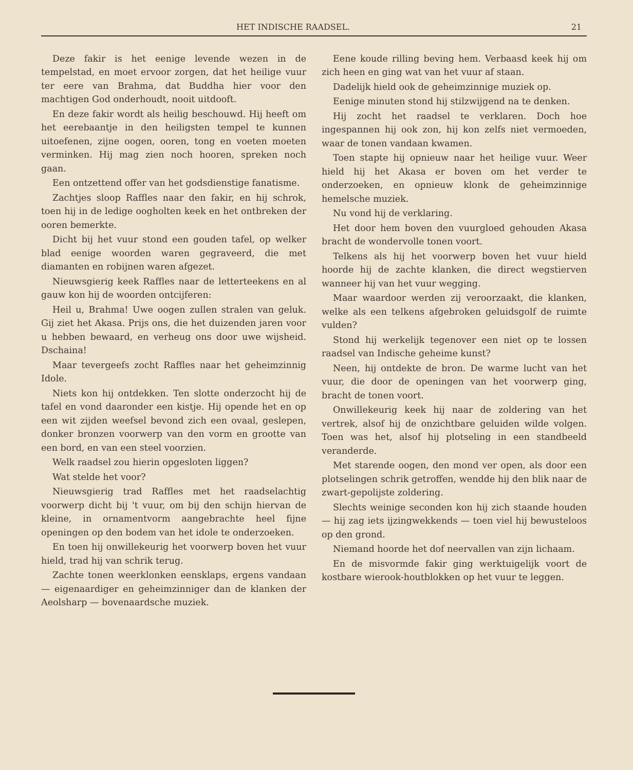HET INDISCHE RAADSEL. 21
Deze fakir is het eenige levende wezen in de tempelstad, en moet ervoor zorgen, dat het heilige vuur ter eere van Brahma, dat Buddha hier voor den machtigen God onderhoudt, nooit uitdooft.
En deze fakir wordt als heilig beschouwd. Hij heeft om het eerebaantje in den heiligsten tempel te kunnen uitoefenen, zijne oogen, ooren, tong en voeten moeten verminken. Hij mag zien noch hooren, spreken noch gaan.
Een ontzettend offer van het godsdienstige fanatisme.
Zachtjes sloop Raffles naar den fakir, en hij schrok, toen hij in de ledige oogholten keek en het ontbreken der ooren bemerkte.
Dicht bij het vuur stond een gouden tafel, op welker blad eenige woorden waren gegraveerd, die met diamanten en robijnen waren afgezet.
Nieuwsgierig keek Raffles naar de letterteekens en al gauw kon hij de woorden ontcijferen:
Heil u, Brahma! Uwe oogen zullen stralen van geluk. Gij ziet het Akasa. Prijs ons, die het duizenden jaren voor u hebben bewaard, en verheug ons door uwe wijsheid. Dschaina!
Maar tevergeefs zocht Raffles naar het geheimzinnig Idole.
Niets kon hij ontdekken. Ten slotte onderzocht hij de tafel en vond daaronder een kistje. Hij opende het en op een wit zijden weefsel bevond zich een ovaal, geslepen, donker bronzen voorwerp van den vorm en grootte van een bord, en van een steel voorzien.
Welk raadsel zou hierin opgesloten liggen?
Wat stelde het voor?
Nieuwsgierig trad Raffles met het raadselachtig voorwerp dicht bij 't vuur, om bij den schijn hiervan de kleine, in ornamentvorm aangebrachte heel fijne openingen op den bodem van het idole te onderzoeken.
En toen hij onwillekeurig het voorwerp boven het vuur hield, trad hij van schrik terug.
Zachte tonen weerklonken eensklaps, ergens vandaan — eigenaardiger en geheimzinniger dan de klanken der Aeolsharp — bovenaardsche muziek.
Eene koude rilling beving hem. Verbaasd keek hij om zich heen en ging wat van het vuur af staan.
Dadelijk hield ook de geheimzinnige muziek op.
Eenige minuten stond hij stilzwijgend na te denken.
Hij zocht het raadsel te verklaren. Doch hoe ingespannen hij ook zon, hij kon zelfs niet vermoeden, waar de tonen vandaan kwamen.
Toen stapte hij opnieuw naar het heilige vuur. Weer hield hij het Akasa er boven om het verder te onderzoeken, en opnieuw klonk de geheimzinnige hemelsche muziek.
Nu vond hij de verklaring.
Het door hem boven den vuurgloed gehouden Akasa bracht de wondervolle tonen voort.
Telkens als hij het voorwerp boven het vuur hield hoorde hij de zachte klanken, die direct wegstierven wanneer hij van het vuur wegging.
Maar waardoor werden zij veroorzaakt, die klanken, welke als een telkens afgebroken geluidsgolf de ruimte vulden?
Stond hij werkelijk tegenover een niet op te lossen raadsel van Indische geheime kunst?
Neen, hij ontdekte de bron. De warme lucht van het vuur, die door de openingen van het voorwerp ging, bracht de tonen voort.
Onwillekeurig keek hij naar de zoldering van het vertrek, alsof hij de onzichtbare geluiden wilde volgen. Toen was het, alsof hij plotseling in een standbeeld veranderde.
Met starende oogen, den mond ver open, als door een plotselingen schrik getroffen, wendde hij den blik naar de zwart-gepolijste zoldering.
Slechts weinige seconden kon hij zich staande houden — hij zag iets ijzingwekkends — toen viel hij bewusteloos op den grond.
Niemand hoorde het dof neervallen van zijn lichaam.
En de misvormde fakir ging werktuigelijk voort de kostbare wierook-houtblokken op het vuur te leggen.